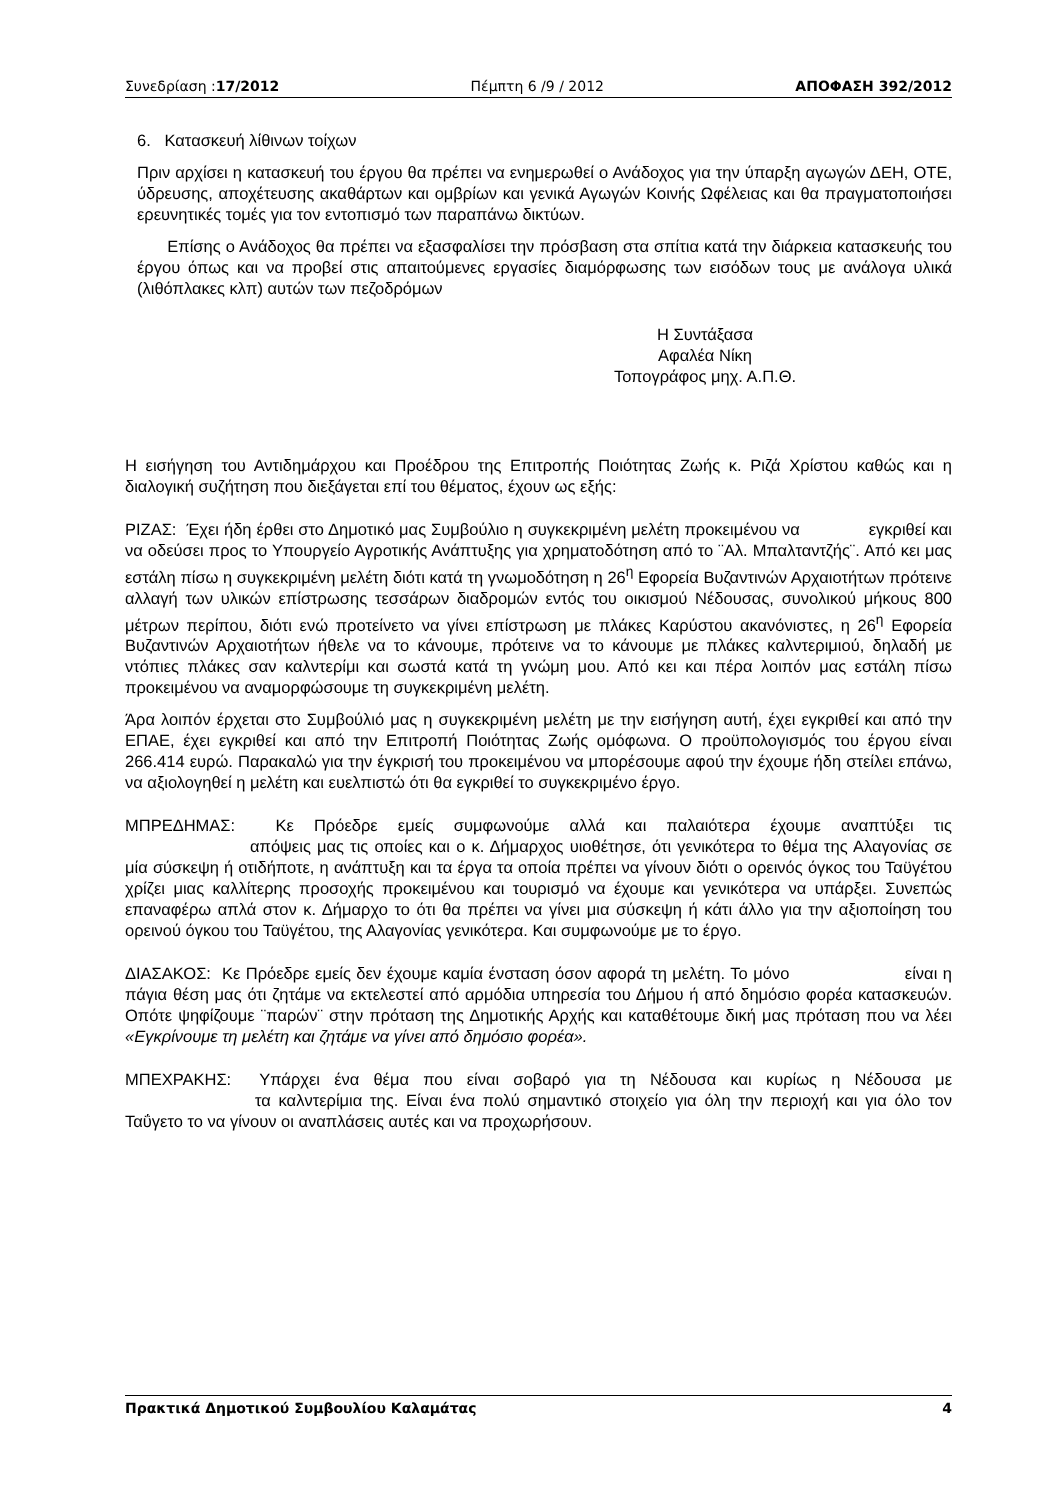Συνεδρίαση :17/2012 Πέμπτη 6 /9 / 2012 ΑΠΟΦΑΣΗ 392/2012
6. Κατασκευή λίθινων τοίχων
Πριν αρχίσει η κατασκευή του έργου θα πρέπει να ενημερωθεί ο Ανάδοχος για την ύπαρξη αγωγών ΔΕΗ, ΟΤΕ, ύδρευσης, αποχέτευσης ακαθάρτων και ομβρίων και γενικά Αγωγών Κοινής Ωφέλειας και θα πραγματοποιήσει ερευνητικές τομές για τον εντοπισμό των παραπάνω δικτύων.
Επίσης ο Ανάδοχος θα πρέπει να εξασφαλίσει την πρόσβαση στα σπίτια κατά την διάρκεια κατασκευής του έργου όπως και να προβεί στις απαιτούμενες εργασίες διαμόρφωσης των εισόδων τους με ανάλογα υλικά (λιθόπλακες κλπ) αυτών των πεζοδρόμων
Η Συντάξασα
Αφαλέα Νίκη
Τοπογράφος μηχ. Α.Π.Θ.
Η εισήγηση του Αντιδημάρχου και Προέδρου της Επιτροπής Ποιότητας Ζωής κ. Ριζά Χρίστου καθώς και η διαλογική συζήτηση που διεξάγεται επί του θέματος, έχουν ως εξής:
ΡΙΖΑΣ: Έχει ήδη έρθει στο Δημοτικό μας Συμβούλιο η συγκεκριμένη μελέτη προκειμένου να εγκριθεί και να οδεύσει προς το Υπουργείο Αγροτικής Ανάπτυξης για χρηματοδότηση από το ¨Αλ. Μπαλταντζής¨. Από κει μας εστάλη πίσω η συγκεκριμένη μελέτη διότι κατά τη γνωμοδότηση η 26<sup>η</sup> Εφορεία Βυζαντινών Αρχαιοτήτων πρότεινε αλλαγή των υλικών επίστρωσης τεσσάρων διαδρομών εντός του οικισμού Νέδουσας, συνολικού μήκους 800 μέτρων περίπου, διότι ενώ προτείνετο να γίνει επίστρωση με πλάκες Καρύστου ακανόνιστες, η 26<sup>η</sup> Εφορεία Βυζαντινών Αρχαιοτήτων ήθελε να το κάνουμε, πρότεινε να το κάνουμε με πλάκες καλντεριμιού, δηλαδή με ντόπιες πλάκες σαν καλντερίμι και σωστά κατά τη γνώμη μου. Από κει και πέρα λοιπόν μας εστάλη πίσω προκειμένου να αναμορφώσουμε τη συγκεκριμένη μελέτη.
Άρα λοιπόν έρχεται στο Συμβούλιό μας η συγκεκριμένη μελέτη με την εισήγηση αυτή, έχει εγκριθεί και από την ΕΠΑΕ, έχει εγκριθεί και από την Επιτροπή Ποιότητας Ζωής ομόφωνα. Ο προϋπολογισμός του έργου είναι 266.414 ευρώ. Παρακαλώ για την έγκρισή του προκειμένου να μπορέσουμε αφού την έχουμε ήδη στείλει επάνω, να αξιολογηθεί η μελέτη και ευελπιστώ ότι θα εγκριθεί το συγκεκριμένο έργο.
ΜΠΡΕΔΗΜΑΣ: Κε Πρόεδρε εμείς συμφωνούμε αλλά και παλαιότερα έχουμε αναπτύξει τις απόψεις μας τις οποίες και ο κ. Δήμαρχος υιοθέτησε, ότι γενικότερα το θέμα της Αλαγονίας σε μία σύσκεψη ή οτιδήποτε, η ανάπτυξη και τα έργα τα οποία πρέπει να γίνουν διότι ο ορεινός όγκος του Ταϋγέτου χρίζει μιας καλλίτερης προσοχής προκειμένου και τουρισμό να έχουμε και γενικότερα να υπάρξει. Συνεπώς επαναφέρω απλά στον κ. Δήμαρχο το ότι θα πρέπει να γίνει μια σύσκεψη ή κάτι άλλο για την αξιοποίηση του ορεινού όγκου του Ταϋγέτου, της Αλαγονίας γενικότερα. Και συμφωνούμε με το έργο.
ΔΙΑΣΑΚΟΣ: Κε Πρόεδρε εμείς δεν έχουμε καμία ένσταση όσον αφορά τη μελέτη. Το μόνο είναι η πάγια θέση μας ότι ζητάμε να εκτελεστεί από αρμόδια υπηρεσία του Δήμου ή από δημόσιο φορέα κατασκευών. Οπότε ψηφίζουμε ¨παρών¨ στην πρόταση της Δημοτικής Αρχής και καταθέτουμε δική μας πρόταση που να λέει «Εγκρίνουμε τη μελέτη και ζητάμε να γίνει από δημόσιο φορέα».
ΜΠΕΧΡΑΚΗΣ: Υπάρχει ένα θέμα που είναι σοβαρό για τη Νέδουσα και κυρίως η Νέδουσα με τα καλντερίμια της. Είναι ένα πολύ σημαντικό στοιχείο για όλη την περιοχή και για όλο τον Ταΰγετο το να γίνουν οι αναπλάσεις αυτές και να προχωρήσουν.
Πρακτικά Δημοτικού Συμβουλίου Καλαμάτας 4